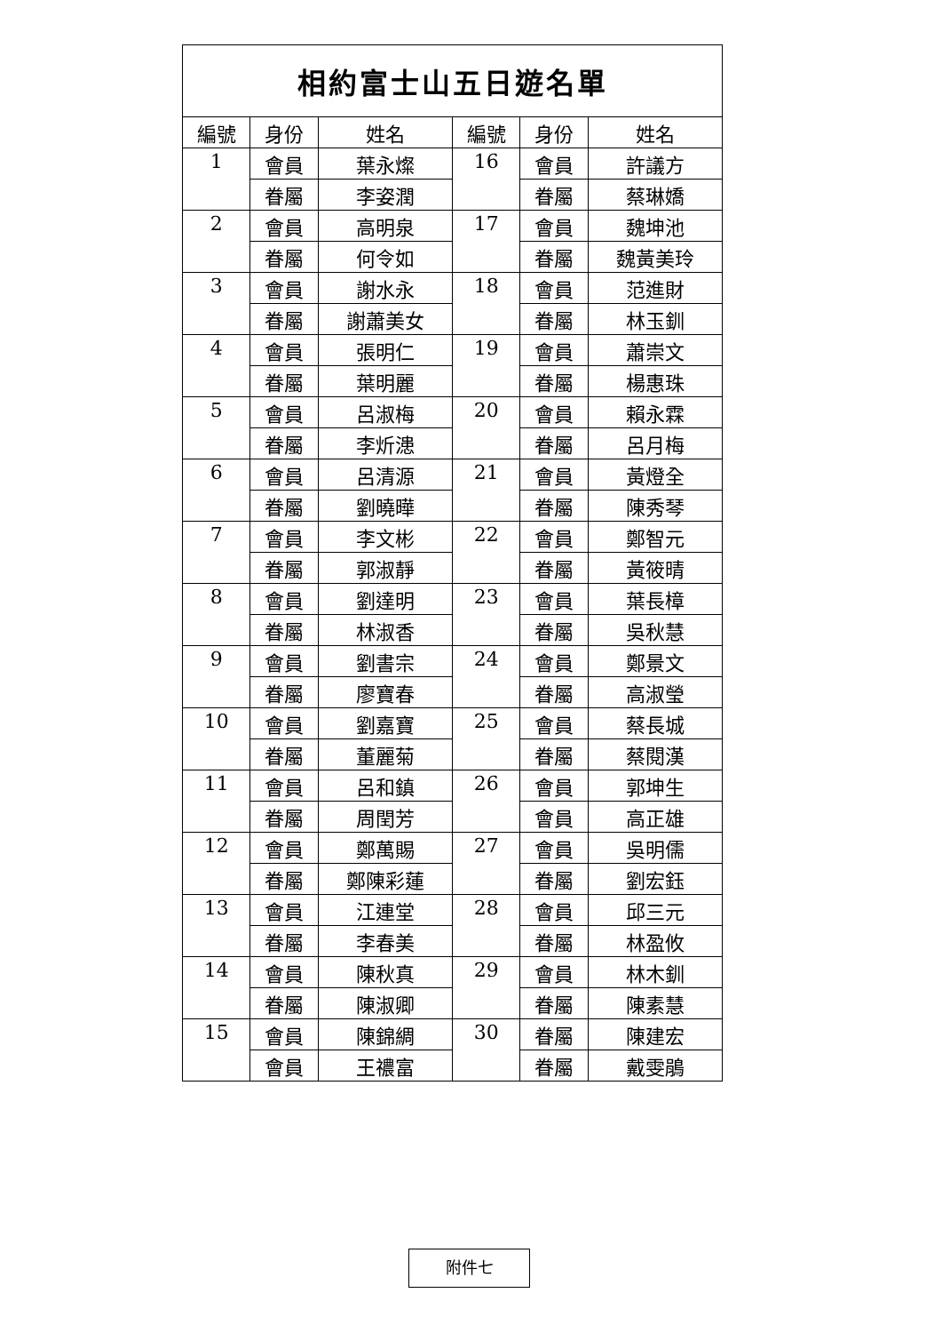| 相約富士山五日遊名單 | | | | | |
| --- | --- | --- | --- | --- | --- |
| 編號 | 身份 | 姓名 | 編號 | 身份 | 姓名 |
| 1 | 會員 | 葉永燦 | 16 | 會員 | 許議方 |
| | 眷屬 | 李姿潤 | | 眷屬 | 蔡琳嬌 |
| 2 | 會員 | 高明泉 | 17 | 會員 | 魏坤池 |
| | 眷屬 | 何令如 | | 眷屬 | 魏黃美玲 |
| 3 | 會員 | 謝水永 | 18 | 會員 | 范進財 |
| | 眷屬 | 謝蕭美女 | | 眷屬 | 林玉釧 |
| 4 | 會員 | 張明仁 | 19 | 會員 | 蕭崇文 |
| | 眷屬 | 葉明麗 | | 眷屬 | 楊惠珠 |
| 5 | 會員 | 呂淑梅 | 20 | 會員 | 賴永霖 |
| | 眷屬 | 李炘漶 | | 眷屬 | 呂月梅 |
| 6 | 會員 | 呂清源 | 21 | 會員 | 黃燈全 |
| | 眷屬 | 劉曉曄 | | 眷屬 | 陳秀琴 |
| 7 | 會員 | 李文彬 | 22 | 會員 | 鄭智元 |
| | 眷屬 | 郭淑靜 | | 眷屬 | 黃筱晴 |
| 8 | 會員 | 劉達明 | 23 | 會員 | 葉長樟 |
| | 眷屬 | 林淑香 | | 眷屬 | 吳秋慧 |
| 9 | 會員 | 劉書宗 | 24 | 會員 | 鄭景文 |
| | 眷屬 | 廖寶春 | | 眷屬 | 高淑瑩 |
| 10 | 會員 | 劉嘉寶 | 25 | 會員 | 蔡長城 |
| | 眷屬 | 董麗菊 | | 眷屬 | 蔡閱漢 |
| 11 | 會員 | 呂和鎮 | 26 | 會員 | 郭坤生 |
| | 眷屬 | 周閏芳 | | 會員 | 高正雄 |
| 12 | 會員 | 鄭萬賜 | 27 | 會員 | 吳明儒 |
| | 眷屬 | 鄭陳彩蓮 | | 眷屬 | 劉宏鈺 |
| 13 | 會員 | 江連堂 | 28 | 會員 | 邱三元 |
| | 眷屬 | 李春美 | | 眷屬 | 林盈攸 |
| 14 | 會員 | 陳秋真 | 29 | 會員 | 林木釧 |
| | 眷屬 | 陳淑卿 | | 眷屬 | 陳素慧 |
| 15 | 會員 | 陳錦綢 | 30 | 眷屬 | 陳建宏 |
| | 會員 | 王禯富 | | 眷屬 | 戴雯鵑 |
附件七